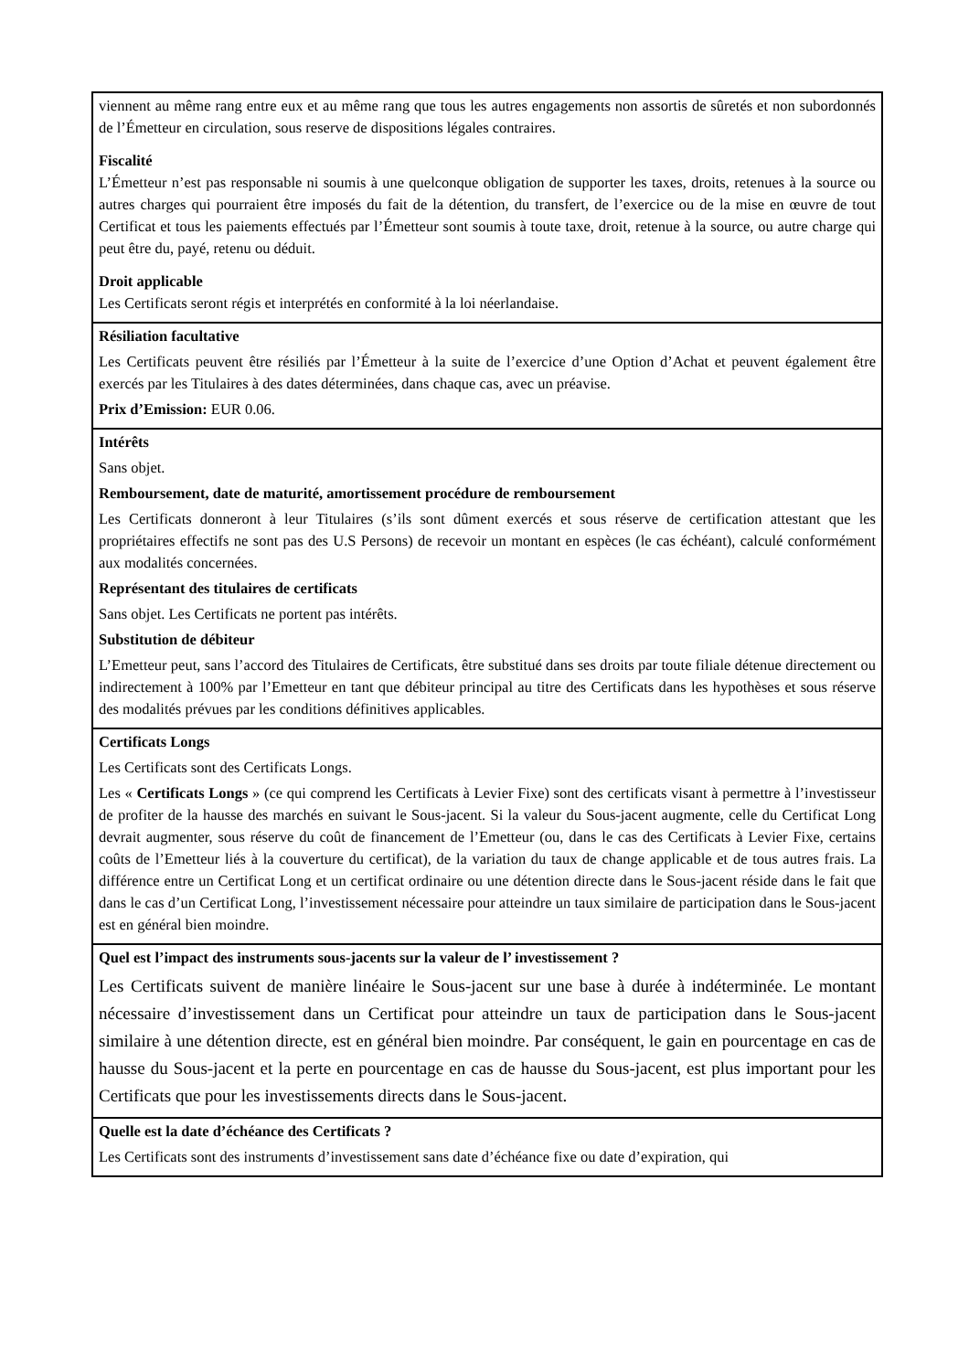| viennent au même rang entre eux et au même rang que tous les autres engagements non assortis de sûretés et non subordonnés de l’Émetteur en circulation, sous reserve de dispositions légales contraires. Fiscalité L’Émetteur n’est pas responsable ni soumis à une quelconque obligation de supporter les taxes, droits, retenues à la source ou autres charges qui pourraient être imposés du fait de la détention, du transfert, de l’exercice ou de la mise en œuvre de tout Certificat et tous les paiements effectués par l’Émetteur sont soumis à toute taxe, droit, retenue à la source, ou autre charge qui peut être du, payé, retenu ou déduit. Droit applicable Les Certificats seront régis et interprétés en conformité à la loi néerlandaise. |
| Résiliation facultative Les Certificats peuvent être résiliés par l’Émetteur à la suite de l’exercice d’une Option d’Achat et peuvent également être exercés par les Titulaires à des dates déterminées, dans chaque cas, avec un préavise. Prix d’Emission: EUR 0.06. |
| Intérêts Sans objet. Remboursement, date de maturité, amortissement procédure de remboursement Les Certificats donneront à leur Titulaires (s’ils sont dûment exercés et sous réserve de certification attestant que les propriétaires effectifs ne sont pas des U.S Persons) de recevoir un montant en espèces (le cas échéant), calculé conformément aux modalités concernées. Représentant des titulaires de certificats Sans objet. Les Certificats ne portent pas intérêts. Substitution de débiteur L’Emetteur peut, sans l’accord des Titulaires de Certificats, être substitué dans ses droits par toute filiale détenue directement ou indirectement à 100% par l’Emetteur en tant que débiteur principal au titre des Certificats dans les hypothèses et sous réserve des modalités prévues par les conditions définitives applicables. |
| Certificats Longs Les Certificats sont des Certificats Longs. Les « Certificats Longs » (ce qui comprend les Certificats à Levier Fixe) sont des certificats visant à permettre à l’investisseur de profiter de la hausse des marchés en suivant le Sous-jacent. Si la valeur du Sous-jacent augmente, celle du Certificat Long devrait augmenter, sous réserve du coût de financement de l’Emetteur (ou, dans le cas des Certificats à Levier Fixe, certains coûts de l’Emetteur liés à la couverture du certificat), de la variation du taux de change applicable et de tous autres frais. La différence entre un Certificat Long et un certificat ordinaire ou une détention directe dans le Sous-jacent réside dans le fait que dans le cas d’un Certificat Long, l’investissement nécessaire pour atteindre un taux similaire de participation dans le Sous-jacent est en général bien moindre. |
| Quel est l’impact des instruments sous-jacents sur la valeur de l’ investissement ? Les Certificats suivent de manière linéaire le Sous-jacent sur une base à durée à indéterminée. Le montant nécessaire d’investissement dans un Certificat pour atteindre un taux de participation dans le Sous-jacent similaire à une détention directe, est en général bien moindre. Par conséquent, le gain en pourcentage en cas de hausse du Sous-jacent et la perte en pourcentage en cas de hausse du Sous-jacent, est plus important pour les Certificats que pour les investissements directs dans le Sous-jacent. |
| Quelle est la date d’échéance des Certificats ? Les Certificats sont des instruments d’investissement sans date d’échéance fixe ou date d’expiration, qui |